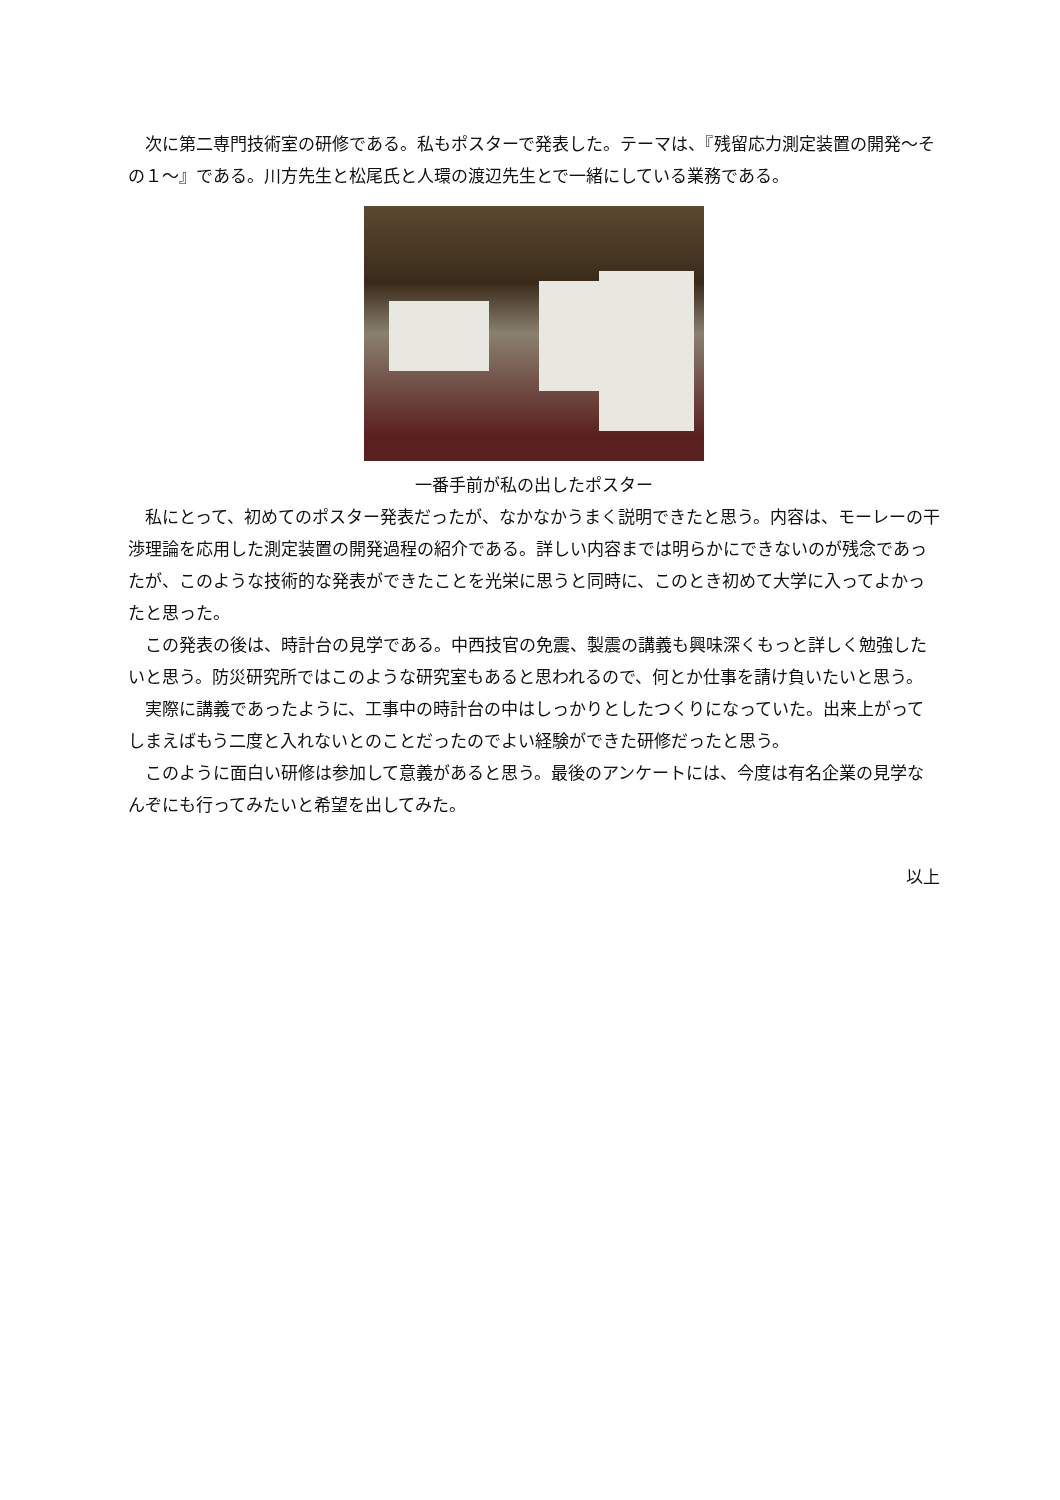次に第二専門技術室の研修である。私もポスターで発表した。テーマは、『残留応力測定装置の開発～その１～』である。川方先生と松尾氏と人環の渡辺先生とで一緒にしている業務である。
一番手前が私の出したポスター
私にとって、初めてのポスター発表だったが、なかなかうまく説明できたと思う。内容は、モーレーの干渉理論を応用した測定装置の開発過程の紹介である。詳しい内容までは明らかにできないのが残念であったが、このような技術的な発表ができたことを光栄に思うと同時に、このとき初めて大学に入ってよかったと思った。
この発表の後は、時計台の見学である。中西技官の免震、製震の講義も興味深くもっと詳しく勉強したいと思う。防災研究所ではこのような研究室もあると思われるので、何とか仕事を請け負いたいと思う。
実際に講義であったように、工事中の時計台の中はしっかりとしたつくりになっていた。出来上がってしまえばもう二度と入れないとのことだったのでよい経験ができた研修だったと思う。
このように面白い研修は参加して意義があると思う。最後のアンケートには、今度は有名企業の見学なんぞにも行ってみたいと希望を出してみた。
以上